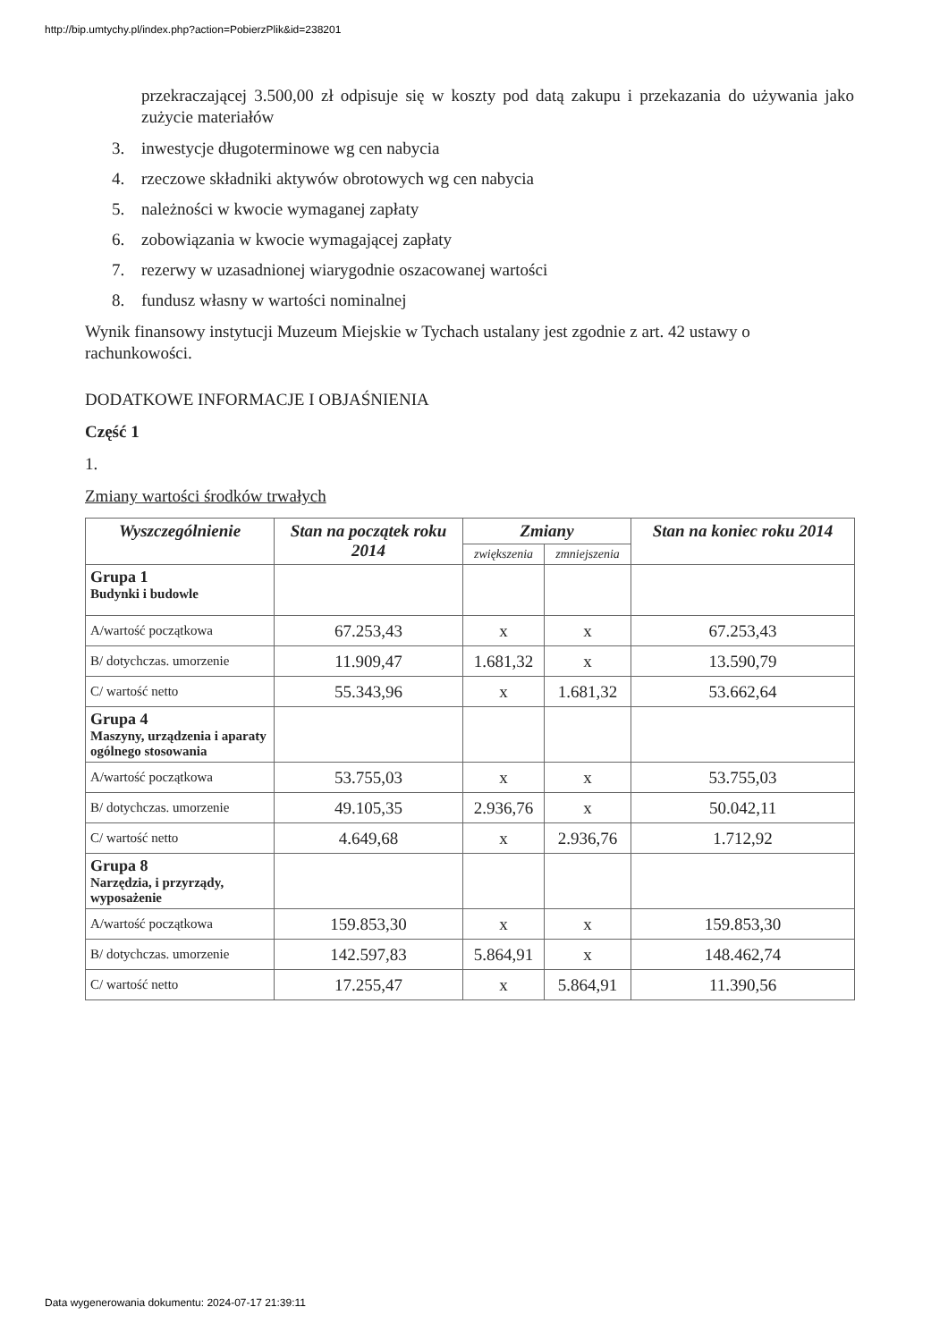http://bip.umtychy.pl/index.php?action=PobierzPlik&id=238201
przekraczającej 3.500,00 zł odpisuje się w koszty pod datą zakupu i przekazania do używania jako zużycie materiałów
3. inwestycje długoterminowe wg cen nabycia
4. rzeczowe składniki aktywów obrotowych wg cen nabycia
5. należności w kwocie wymaganej zapłaty
6. zobowiązania w kwocie wymagającej zapłaty
7. rezerwy w uzasadnionej wiarygodnie oszacowanej wartości
8. fundusz własny w wartości nominalnej
Wynik finansowy instytucji Muzeum Miejskie w Tychach ustalany jest zgodnie z art. 42 ustawy o rachunkowości.
DODATKOWE INFORMACJE I OBJAŚNIENIA
Część 1
1.
Zmiany wartości środków trwałych
| Wyszczególnienie | Stan na początek roku 2014 | Zmiany | | Stan na koniec roku 2014 |
| --- | --- | --- | --- | --- |
| | | zwiększenia | zmniejszenia | |
| Grupa 1 Budynki i budowle | | | | |
| A/wartość początkowa | 67.253,43 | x | x | 67.253,43 |
| B/ dotychczas. umorzenie | 11.909,47 | 1.681,32 | x | 13.590,79 |
| C/ wartość netto | 55.343,96 | x | 1.681,32 | 53.662,64 |
| Grupa 4 Maszyny, urządzenia i aparaty ogólnego stosowania | | | | |
| A/wartość początkowa | 53.755,03 | x | x | 53.755,03 |
| B/ dotychczas. umorzenie | 49.105,35 | 2.936,76 | x | 50.042,11 |
| C/ wartość netto | 4.649,68 | x | 2.936,76 | 1.712,92 |
| Grupa 8 Narzędzia, i przyrządy, wyposażenie | | | | |
| A/wartość początkowa | 159.853,30 | x | x | 159.853,30 |
| B/ dotychczas. umorzenie | 142.597,83 | 5.864,91 | x | 148.462,74 |
| C/ wartość netto | 17.255,47 | x | 5.864,91 | 11.390,56 |
Data wygenerowania dokumentu: 2024-07-17 21:39:11